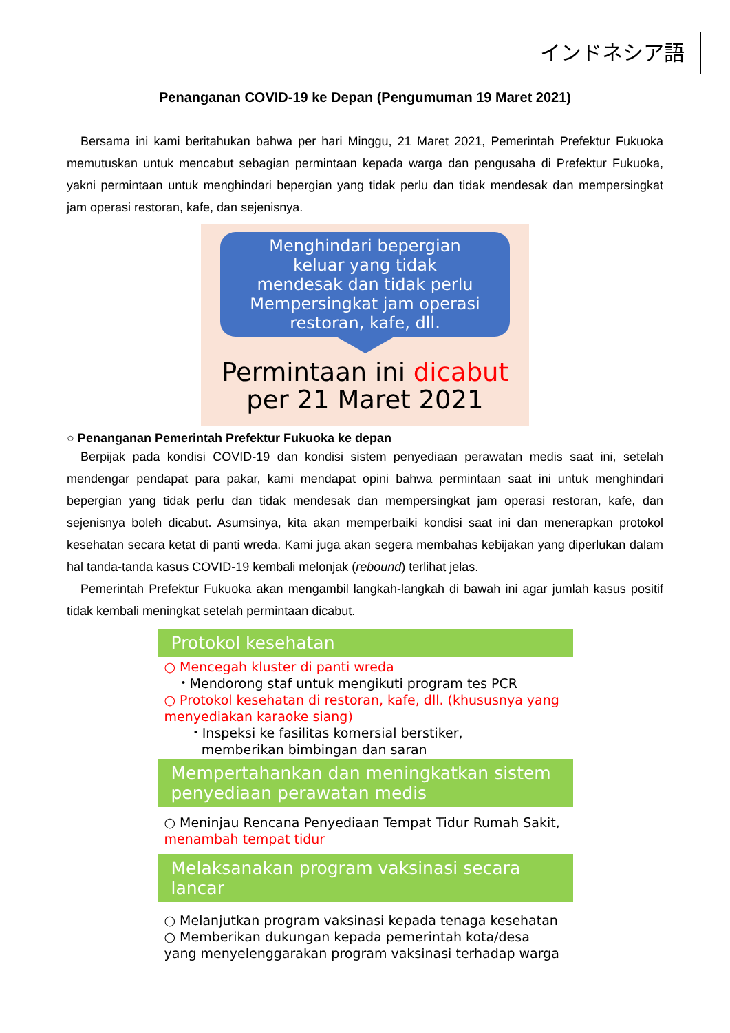インドネシア語
Penanganan COVID-19 ke Depan (Pengumuman 19 Maret 2021)
Bersama ini kami beritahukan bahwa per hari Minggu, 21 Maret 2021, Pemerintah Prefektur Fukuoka memutuskan untuk mencabut sebagian permintaan kepada warga dan pengusaha di Prefektur Fukuoka, yakni permintaan untuk menghindari bepergian yang tidak perlu dan tidak mendesak dan mempersingkat jam operasi restoran, kafe, dan sejenisnya.
Menghindari bepergian
keluar yang tidak
mendesak dan tidak perlu
Mempersingkat jam operasi
restoran, kafe, dll.
Permintaan ini dicabut
per 21 Maret 2021
○ Penanganan Pemerintah Prefektur Fukuoka ke depan
Berpijak pada kondisi COVID-19 dan kondisi sistem penyediaan perawatan medis saat ini, setelah mendengar pendapat para pakar, kami mendapat opini bahwa permintaan saat ini untuk menghindari bepergian yang tidak perlu dan tidak mendesak dan mempersingkat jam operasi restoran, kafe, dan sejenisnya boleh dicabut. Asumsinya, kita akan memperbaiki kondisi saat ini dan menerapkan protokol kesehatan secara ketat di panti wreda. Kami juga akan segera membahas kebijakan yang diperlukan dalam hal tanda-tanda kasus COVID-19 kembali melonjak (rebound) terlihat jelas.
Pemerintah Prefektur Fukuoka akan mengambil langkah-langkah di bawah ini agar jumlah kasus positif tidak kembali meningkat setelah permintaan dicabut.
Protokol kesehatan
○ Mencegah kluster di panti wreda
・Mendorong staf untuk mengikuti program tes PCR
○ Protokol kesehatan di restoran, kafe, dll. (khususnya yang menyediakan karaoke siang)
・Inspeksi ke fasilitas komersial berstiker,
memberikan bimbingan dan saran
Mempertahankan dan meningkatkan sistem penyediaan perawatan medis
○ Meninjau Rencana Penyediaan Tempat Tidur Rumah Sakit, menambah tempat tidur
Melaksanakan program vaksinasi secara lancar
○ Melanjutkan program vaksinasi kepada tenaga kesehatan
○ Memberikan dukungan kepada pemerintah kota/desa yang menyelenggarakan program vaksinasi terhadap warga